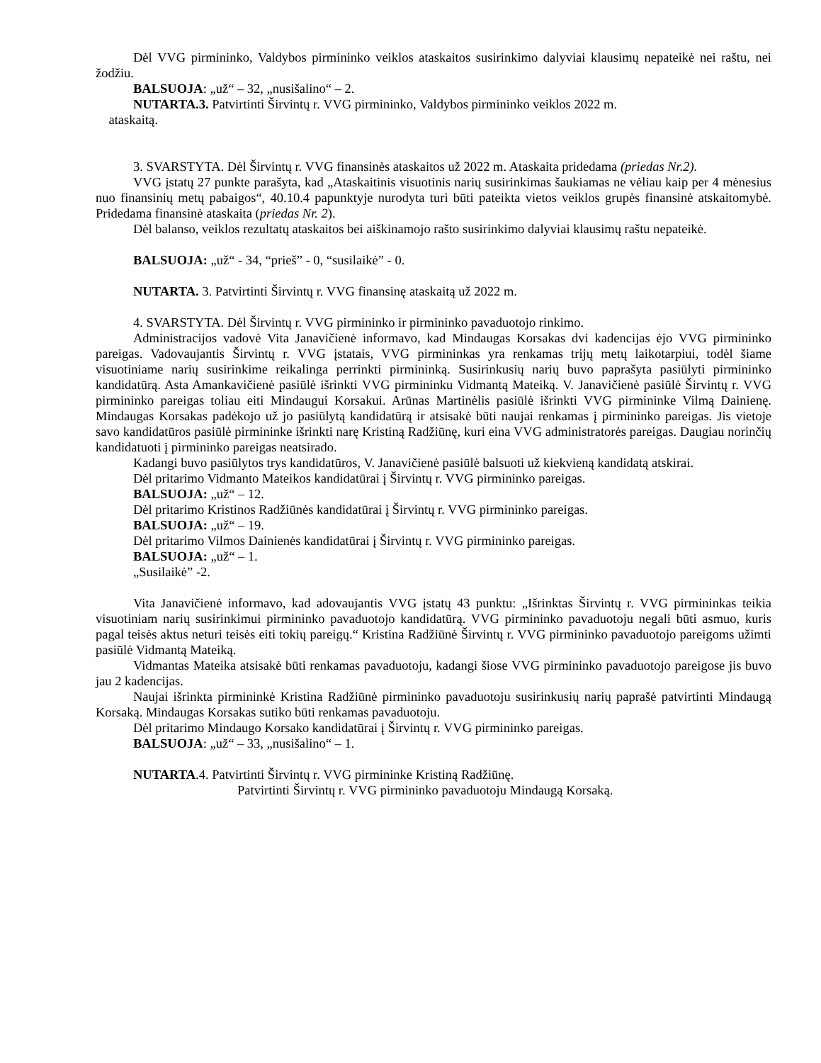Dėl VVG pirmininko, Valdybos pirmininko veiklos ataskaitos susirinkimo dalyviai klausimų nepateikė nei raštu, nei žodžiu.
BALSUOJA: „už“ – 32, „nusišalino“ – 2.
NUTARTA.3. Patvirtinti Širvintų r. VVG pirmininko, Valdybos pirmininko veiklos 2022 m.
ataskaitą.
3. SVARSTYTA. Dėl Širvintų r. VVG finansinės ataskaitos už 2022 m. Ataskaita pridedama (priedas Nr.2).
VVG įstatų 27 punkte parašyta, kad „Ataskaitinis visuotinis narių susirinkimas šaukiamas ne vėliau kaip per 4 mėnesius nuo finansinių metų pabaigos“, 40.10.4 papunktyje nurodyta turi būti pateikta vietos veiklos grupės finansinė atskaitomybė. Pridedama finansinė ataskaita (priedas Nr. 2).
Dėl balanso, veiklos rezultatų ataskaitos bei aiškinamojo rašto susirinkimo dalyviai klausimų raštu nepateikė.
BALSUOJA: „už“ - 34, “prieš” - 0, “susilaikė” - 0.
NUTARTA. 3. Patvirtinti Širvintų r. VVG finansinę ataskaitą už 2022 m.
4. SVARSTYTA. Dėl Širvintų r. VVG pirmininko ir pirmininko pavaduotojo rinkimo.
Administracijos vadovė Vita Janavičienė informavo, kad Mindaugas Korsakas dvi kadencijas ėjo VVG pirmininko pareigas. Vadovaujantis Širvintų r. VVG įstatais, VVG pirmininkas yra renkamas trijų metų laikotarpiui, todėl šiame visuotiniame narių susirinkime reikalinga perrinkti pirmininką. Susirinkusių narių buvo paprašyta pasiūlyti pirmininko kandidatūrą. Asta Amankavičienė pasiūlė išrinkti VVG pirmininku Vidmantą Mateiką. V. Janavičienė pasiūlė Širvintų r. VVG pirmininko pareigas toliau eiti Mindaugui Korsakui. Arūnas Martinėlis pasiūlė išrinkti VVG pirmininke Vilmą Dainienę. Mindaugas Korsakas padėkojo už jo pasiūlytą kandidatūrą ir atsisakė būti naujai renkamas į pirmininko pareigas. Jis vietoje savo kandidatūros pasiūlė pirmininke išrinkti narę Kristiną Radžiūnę, kuri eina VVG administratorės pareigas. Daugiau norinčių kandidatuoti į pirmininko pareigas neatsirado.
Kadangi buvo pasiūlytos trys kandidatūros, V. Janavičienė pasiūlė balsuoti už kiekvieną kandidatą atskirai.
Dėl pritarimo Vidmanto Mateikos kandidatūrai į Širvintų r. VVG pirmininko pareigas.
BALSUOJA: „už“ – 12.
Dėl pritarimo Kristinos Radžiūnės kandidatūrai į Širvintų r. VVG pirmininko pareigas.
BALSUOJA: „už“ – 19.
Dėl pritarimo Vilmos Dainienės kandidatūrai į Širvintų r. VVG pirmininko pareigas.
BALSUOJA: „už“ – 1.
„Susilaikė” -2.
Vita Janavičienė informavo, kad adovaujantis VVG įstatų 43 punktu: „Išrinktas Širvintų r. VVG pirmininkas teikia visuotiniam narių susirinkimui pirmininko pavaduotojo kandidatūrą. VVG pirmininko pavaduotoju negali būti asmuo, kuris pagal teisės aktus neturi teisės eiti tokių pareigų.“ Kristina Radžiūnė Širvintų r. VVG pirmininko pavaduotojo pareigoms užimti pasiūlė Vidmantą Mateiką.
Vidmantas Mateika atsisakė būti renkamas pavaduotoju, kadangi šiose VVG pirmininko pavaduotojo pareigose jis buvo jau 2 kadencijas.
Naujai išrinkta pirmininkė Kristina Radžiūnė pirmininko pavaduotoju susirinkusių narių paprašė patvirtinti Mindaugą Korsaką. Mindaugas Korsakas sutiko būti renkamas pavaduotoju.
Dėl pritarimo Mindaugo Korsako kandidatūrai į Širvintų r. VVG pirmininko pareigas.
BALSUOJA: „už“ – 33, „nusišalino“ – 1.
NUTARTA.4. Patvirtinti Širvintų r. VVG pirmininke Kristiną Radžiūnę.
Patvirtinti Širvintų r. VVG pirmininko pavaduotoju Mindaugą Korsaką.